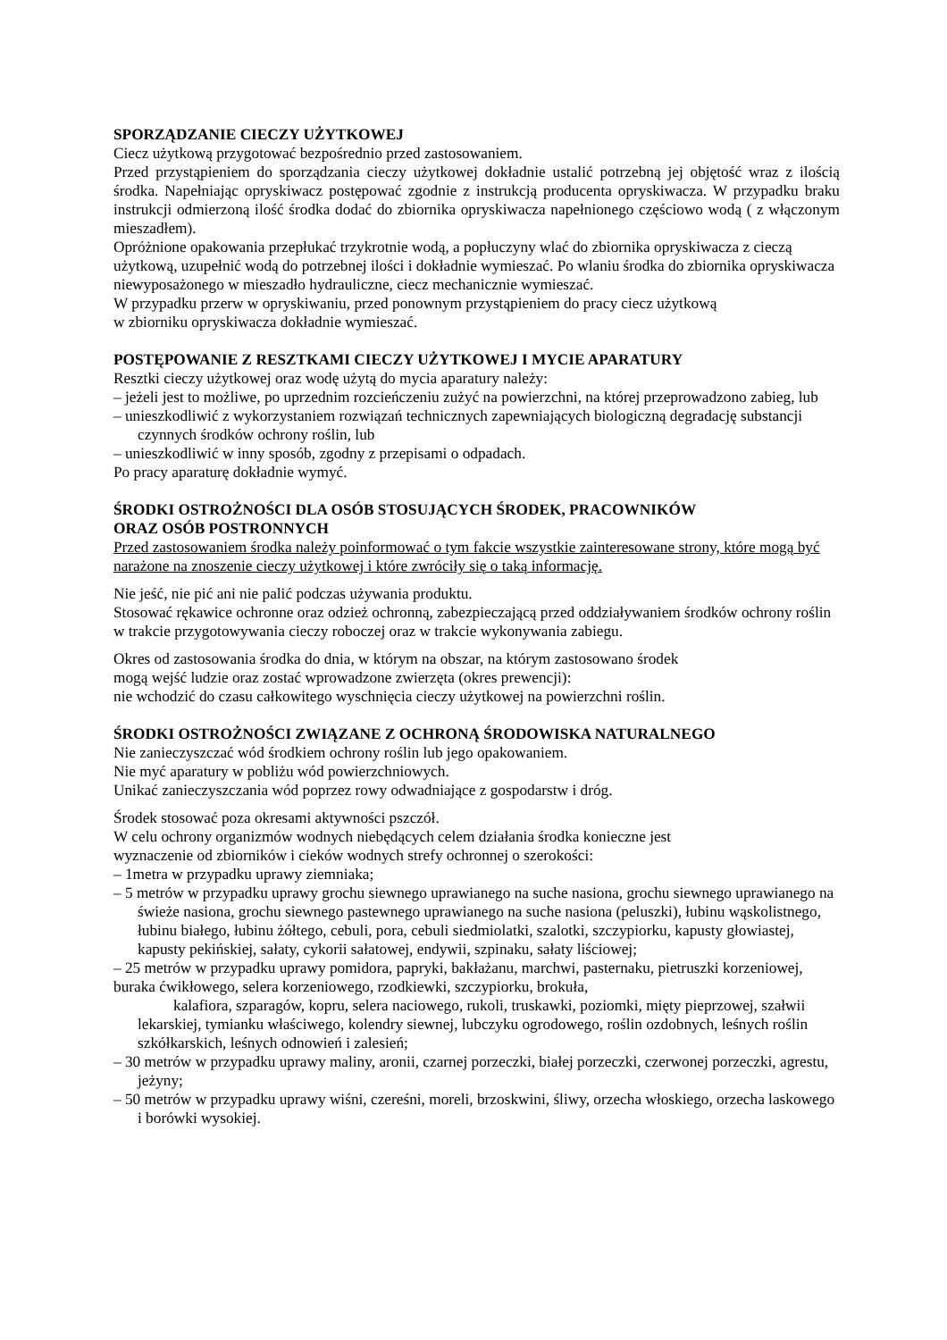SPORZĄDZANIE CIECZY UŻYTKOWEJ
Ciecz użytkową przygotować bezpośrednio przed zastosowaniem.
Przed przystąpieniem do sporządzania cieczy użytkowej dokładnie ustalić potrzebną jej objętość wraz z ilością środka. Napełniając opryskiwacz postępować zgodnie z instrukcją producenta opryskiwacza. W przypadku braku instrukcji odmierzoną ilość środka dodać do zbiornika opryskiwacza napełnionego częściowo wodą ( z włączonym mieszadłem).
Opróżnione opakowania przepłukać trzykrotnie wodą, a popłuczyny wlać do zbiornika opryskiwacza z cieczą użytkową, uzupełnić wodą do potrzebnej ilości i dokładnie wymieszać. Po wlaniu środka do zbiornika opryskiwacza niewyposażonego w mieszadło hydrauliczne, ciecz mechanicznie wymieszać.
W przypadku przerw w opryskiwaniu, przed ponownym przystąpieniem do pracy ciecz użytkową
w zbiorniku opryskiwacza dokładnie wymieszać.
POSTĘPOWANIE Z RESZTKAMI CIECZY UŻYTKOWEJ I MYCIE APARATURY
Resztki cieczy użytkowej oraz wodę użytą do mycia aparatury należy:
– jeżeli jest to możliwe, po uprzednim rozcieńczeniu zużyć na powierzchni, na której przeprowadzono zabieg, lub
– unieszkodliwić z wykorzystaniem rozwiązań technicznych zapewniających biologiczną degradację substancji czynnych środków ochrony roślin, lub
– unieszkodliwić w inny sposób, zgodny z przepisami o odpadach.
Po pracy aparaturę dokładnie wymyć.
ŚRODKI OSTROŻNOŚCI DLA OSÓB STOSUJĄCYCH ŚRODEK, PRACOWNIKÓW
ORAZ OSÓB POSTRONNYCH
Przed zastosowaniem środka należy poinformować o tym fakcie wszystkie zainteresowane strony, które mogą być narażone na znoszenie cieczy użytkowej i które zwróciły się o taką informację.
Nie jeść, nie pić ani nie palić podczas używania produktu.
Stosować rękawice ochronne oraz odzież ochronną, zabezpieczającą przed oddziaływaniem środków ochrony roślin w trakcie przygotowywania cieczy roboczej oraz w trakcie wykonywania zabiegu.
Okres od zastosowania środka do dnia, w którym na obszar, na którym zastosowano środek
mogą wejść ludzie oraz zostać wprowadzone zwierzęta (okres prewencji):
nie wchodzić do czasu całkowitego wyschnięcia cieczy użytkowej na powierzchni roślin.
ŚRODKI OSTROŻNOŚCI ZWIĄZANE Z OCHRONĄ ŚRODOWISKA NATURALNEGO
Nie zanieczyszczać wód środkiem ochrony roślin lub jego opakowaniem.
Nie myć aparatury w pobliżu wód powierzchniowych.
Unikać zanieczyszczania wód poprzez rowy odwadniające z gospodarstw i dróg.
Środek stosować poza okresami aktywności pszczół.
W celu ochrony organizmów wodnych niebędących celem działania środka konieczne jest
wyznaczenie od zbiorników i cieków wodnych strefy ochronnej o szerokości:
– 1metra w przypadku uprawy ziemniaka;
– 5 metrów w przypadku uprawy grochu siewnego uprawianego na suche nasiona, grochu siewnego uprawianego na świeże nasiona, grochu siewnego pastewnego uprawianego na suche nasiona (peluszki), łubinu wąskolistnego, łubinu białego, łubinu żółtego, cebuli, pora, cebuli siedmiolatki, szalotki, szczypiorku, kapusty głowiastej, kapusty pekińskiej, sałaty, cykorii sałatowej, endywii, szpinaku, sałaty liściowej;
– 25 metrów w przypadku uprawy pomidora, papryki, bakłażanu, marchwi, pasternaku, pietruszki korzeniowej, buraka ćwikłowego, selera korzeniowego, rzodkiewki, szczypiorku, brokuła,
kalafiora, szparagów, kopru, selera naciowego, rukoli, truskawki, poziomki, mięty pieprzowej, szałwii lekarskiej, tymianku właściwego, kolendry siewnej, lubczyku ogrodowego, roślin ozdobnych, leśnych roślin szkółkarskich, leśnych odnowień i zalesień;
– 30 metrów w przypadku uprawy maliny, aronii, czarnej porzeczki, białej porzeczki, czerwonej porzeczki, agrestu, jeżyny;
– 50 metrów w przypadku uprawy wiśni, czereśni, moreli, brzoskwini, śliwy, orzecha włoskiego, orzecha laskowego i borówki wysokiej.